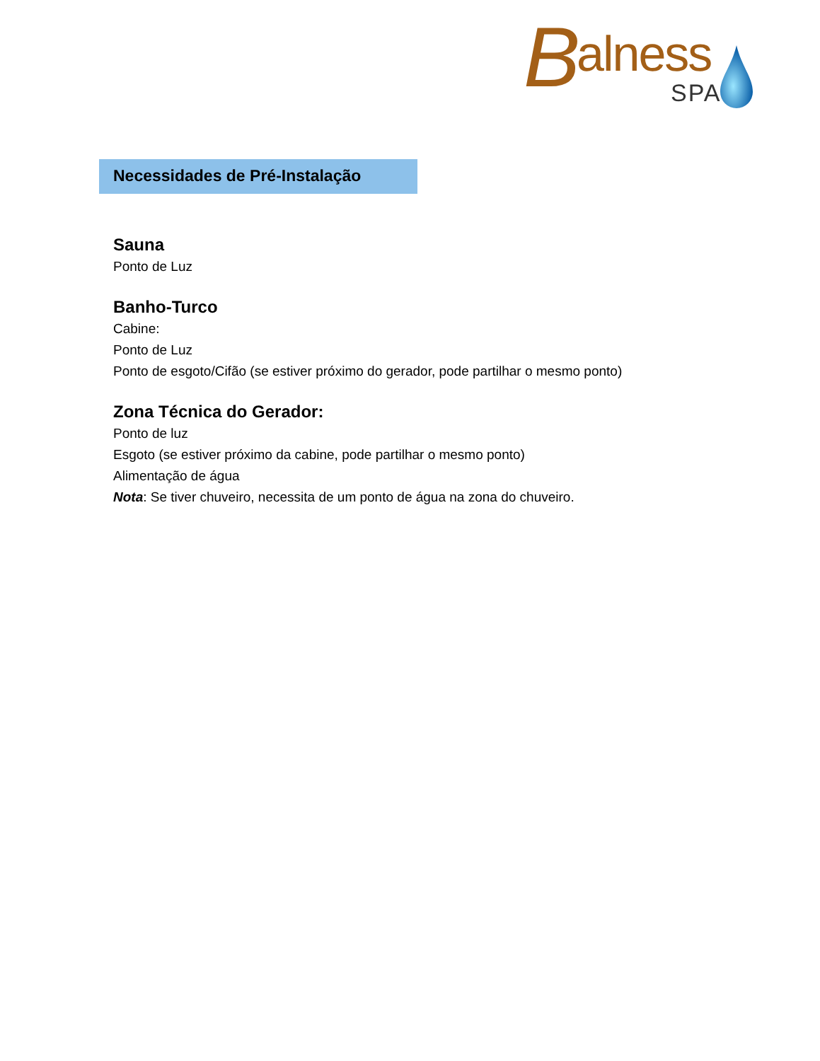B alness
SPA
Necessidades de Pré-Instalação
Sauna
Ponto de Luz
Banho-Turco
Cabine:
Ponto de Luz
Ponto de esgoto/Cifão (se estiver próximo do gerador, pode partilhar o mesmo ponto)
Zona Técnica do Gerador:
Ponto de luz
Esgoto (se estiver próximo da cabine, pode partilhar o mesmo ponto)
Alimentação de água
Nota: Se tiver chuveiro, necessita de um ponto de água na zona do chuveiro.